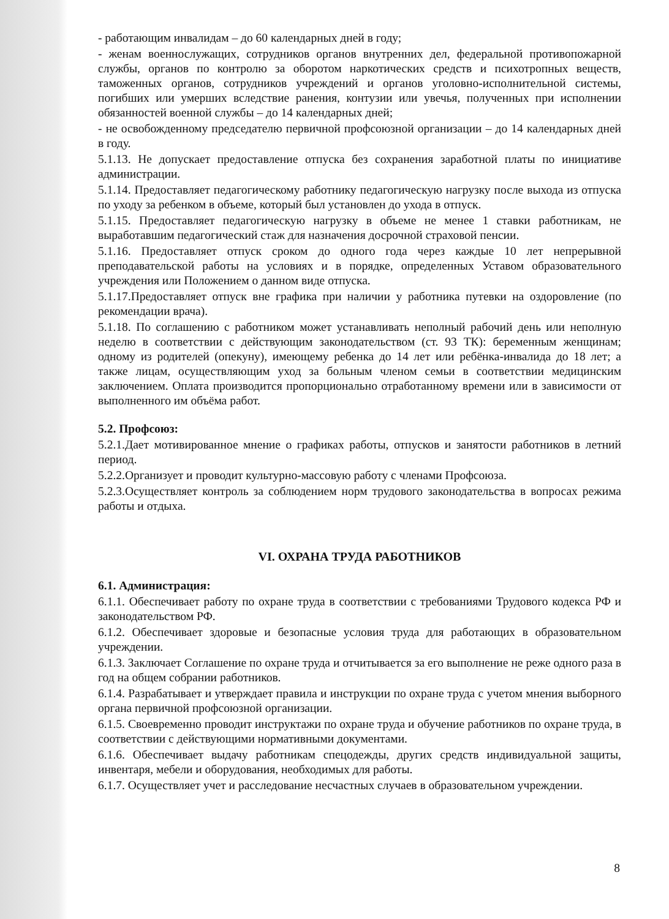- работающим инвалидам – до 60 календарных дней в году;
- женам военнослужащих, сотрудников органов внутренних дел, федеральной противопожарной службы, органов по контролю за оборотом наркотических средств и психотропных веществ, таможенных органов, сотрудников учреждений и органов уголовно-исполнительной системы, погибших или умерших вследствие ранения, контузии или увечья, полученных при исполнении обязанностей военной службы – до 14 календарных дней;
- не освобожденному председателю первичной профсоюзной организации – до 14 календарных дней в году.
5.1.13. Не допускает предоставление отпуска без сохранения заработной платы по инициативе администрации.
5.1.14. Предоставляет педагогическому работнику педагогическую нагрузку после выхода из отпуска по уходу за ребенком в объеме, который был установлен до ухода в отпуск.
5.1.15. Предоставляет педагогическую нагрузку в объеме не менее 1 ставки работникам, не выработавшим педагогический стаж для назначения досрочной страховой пенсии.
5.1.16. Предоставляет отпуск сроком до одного года через каждые 10 лет непрерывной преподавательской работы на условиях и в порядке, определенных Уставом образовательного учреждения или Положением о данном виде отпуска.
5.1.17.Предоставляет отпуск вне графика при наличии у работника путевки на оздоровление (по рекомендации врача).
5.1.18. По соглашению с работником может устанавливать неполный рабочий день или неполную неделю в соответствии с действующим законодательством (ст. 93 ТК): беременным женщинам; одному из родителей (опекуну), имеющему ребенка до 14 лет или ребёнка-инвалида до 18 лет; а также лицам, осуществляющим уход за больным членом семьи в соответствии медицинским заключением. Оплата производится пропорционально отработанному времени или в зависимости от выполненного им объёма работ.
5.2. Профсоюз:
5.2.1.Дает мотивированное мнение о графиках работы, отпусков и занятости работников в летний период.
5.2.2.Организует и проводит культурно-массовую работу с членами Профсоюза.
5.2.3.Осуществляет контроль за соблюдением норм трудового законодательства в вопросах режима работы и отдыха.
VI. ОХРАНА ТРУДА РАБОТНИКОВ
6.1. Администрация:
6.1.1. Обеспечивает работу по охране труда в соответствии с требованиями Трудового кодекса РФ и законодательством РФ.
6.1.2. Обеспечивает здоровые и безопасные условия труда для работающих в образовательном учреждении.
6.1.3. Заключает Соглашение по охране труда и отчитывается за его выполнение не реже одного раза в год на общем собрании работников.
6.1.4. Разрабатывает и утверждает правила и инструкции по охране труда с учетом мнения выборного органа первичной профсоюзной организации.
6.1.5. Своевременно проводит инструктажи по охране труда и обучение работников по охране труда, в соответствии с действующими нормативными документами.
6.1.6. Обеспечивает выдачу работникам спецодежды, других средств индивидуальной защиты, инвентаря, мебели и оборудования, необходимых для работы.
6.1.7. Осуществляет учет и расследование несчастных случаев в образовательном учреждении.
8